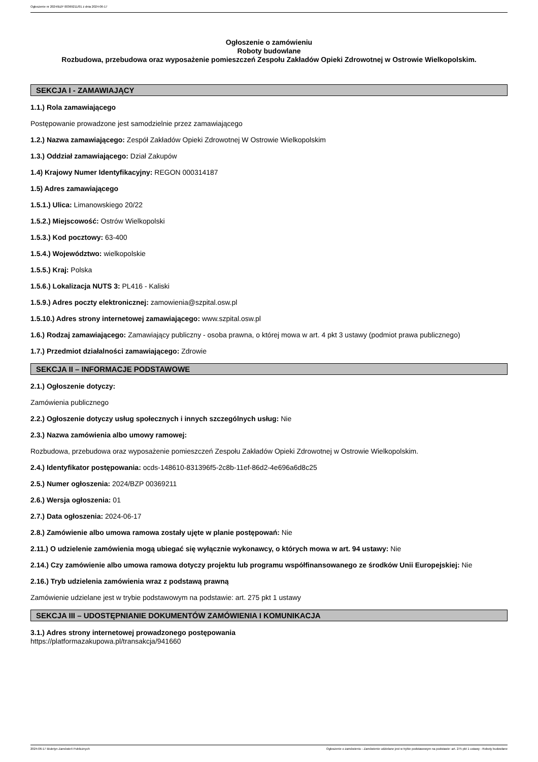Ogłoszenie nr 2024/BZP 00369211/01 z dnia 2024-06-17
Ogłoszenie o zamówieniu
Roboty budowlane
Rozbudowa, przebudowa oraz wyposażenie pomieszczeń Zespołu Zakładów Opieki Zdrowotnej w Ostrowie Wielkopolskim.
SEKCJA I - ZAMAWIAJĄCY
1.1.) Rola zamawiającego
Postępowanie prowadzone jest samodzielnie przez zamawiającego
1.2.) Nazwa zamawiającego: Zespół Zakładów Opieki Zdrowotnej W Ostrowie Wielkopolskim
1.3.) Oddział zamawiającego: Dział Zakupów
1.4) Krajowy Numer Identyfikacyjny: REGON 000314187
1.5) Adres zamawiającego
1.5.1.) Ulica: Limanowskiego 20/22
1.5.2.) Miejscowość: Ostrów Wielkopolski
1.5.3.) Kod pocztowy: 63-400
1.5.4.) Województwo: wielkopolskie
1.5.5.) Kraj: Polska
1.5.6.) Lokalizacja NUTS 3: PL416 - Kaliski
1.5.9.) Adres poczty elektronicznej: zamowienia@szpital.osw.pl
1.5.10.) Adres strony internetowej zamawiającego: www.szpital.osw.pl
1.6.) Rodzaj zamawiającego: Zamawiający publiczny - osoba prawna, o której mowa w art. 4 pkt 3 ustawy (podmiot prawa publicznego)
1.7.) Przedmiot działalności zamawiającego: Zdrowie
SEKCJA II – INFORMACJE PODSTAWOWE
2.1.) Ogłoszenie dotyczy:
Zamówienia publicznego
2.2.) Ogłoszenie dotyczy usług społecznych i innych szczególnych usług: Nie
2.3.) Nazwa zamówienia albo umowy ramowej:
Rozbudowa, przebudowa oraz wyposażenie pomieszczeń Zespołu Zakładów Opieki Zdrowotnej w Ostrowie Wielkopolskim.
2.4.) Identyfikator postępowania: ocds-148610-831396f5-2c8b-11ef-86d2-4e696a6d8c25
2.5.) Numer ogłoszenia: 2024/BZP 00369211
2.6.) Wersja ogłoszenia: 01
2.7.) Data ogłoszenia: 2024-06-17
2.8.) Zamówienie albo umowa ramowa zostały ujęte w planie postępowań: Nie
2.11.) O udzielenie zamówienia mogą ubiegać się wyłącznie wykonawcy, o których mowa w art. 94 ustawy: Nie
2.14.) Czy zamówienie albo umowa ramowa dotyczy projektu lub programu współfinansowanego ze środków Unii Europejskiej: Nie
2.16.) Tryb udzielenia zamówienia wraz z podstawą prawną
Zamówienie udzielane jest w trybie podstawowym na podstawie: art. 275 pkt 1 ustawy
SEKCJA III – UDOSTĘPNIANIE DOKUMENTÓW ZAMÓWIENIA I KOMUNIKACJA
3.1.) Adres strony internetowej prowadzonego postępowania
https://platformazakupowa.pl/transakcja/941660
2024-06-17 Biuletyn Zamówień Publicznych Ogłoszenie o zamówieniu - Zamówienie udzielane jest w trybie podstawowym na podstawie: art. 275 pkt 1 ustawy - Roboty budowlane